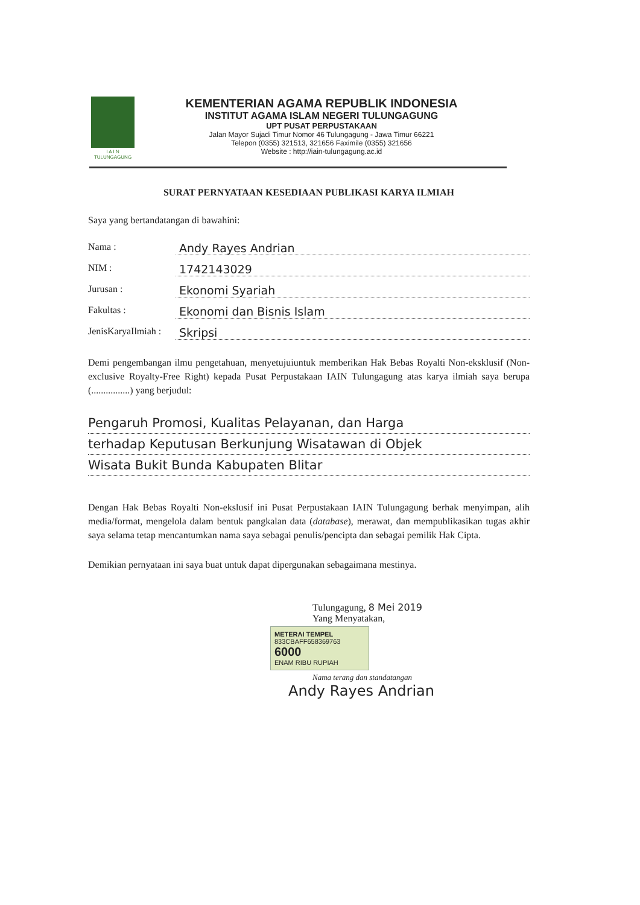I A I N
TULUNGAGUNG
KEMENTERIAN AGAMA REPUBLIK INDONESIA
INSTITUT AGAMA ISLAM NEGERI TULUNGAGUNG
UPT PUSAT PERPUSTAKAAN
Jalan Mayor Sujadi Timur Nomor 46 Tulungagung - Jawa Timur 66221
Telepon (0355) 321513, 321656 Faximile (0355) 321656
Website : http://iain-tulungagung.ac.id
SURAT PERNYATAAN KESEDIAAN PUBLIKASI KARYA ILMIAH
Saya yang bertandatangan di bawahini:
Nama : Andy Rayes Andrian
NIM : 1742143029
Jurusan : Ekonomi Syariah
Fakultas : Ekonomi dan Bisnis Islam
JenisKaryaIlmiah : Skripsi
Demi pengembangan ilmu pengetahuan, menyetujuiuntuk memberikan Hak Bebas Royalti Non-eksklusif (Non-exclusive Royalty-Free Right) kepada Pusat Perpustakaan IAIN Tulungagung atas karya ilmiah saya berupa (................) yang berjudul:
Pengaruh Promosi, Kualitas Pelayanan, dan Harga
terhadap Keputusan Berkunjung Wisatawan di Objek
Wisata Bukit Bunda Kabupaten Blitar
Dengan Hak Bebas Royalti Non-ekslusif ini Pusat Perpustakaan IAIN Tulungagung berhak menyimpan, alih media/format, mengelola dalam bentuk pangkalan data (database), merawat, dan mempublikasikan tugas akhir saya selama tetap mencantumkan nama saya sebagai penulis/pencipta dan sebagai pemilik Hak Cipta.
Demikian pernyataan ini saya buat untuk dapat dipergunakan sebagaimana mestinya.
Tulungagung, 8 Mei 2019
Yang Menyatakan,
METERAI TEMPEL
833CBAFF658369763
6000
ENAM RIBU RUPIAH
Nama terang dan standatangan
Andy Rayes Andrian